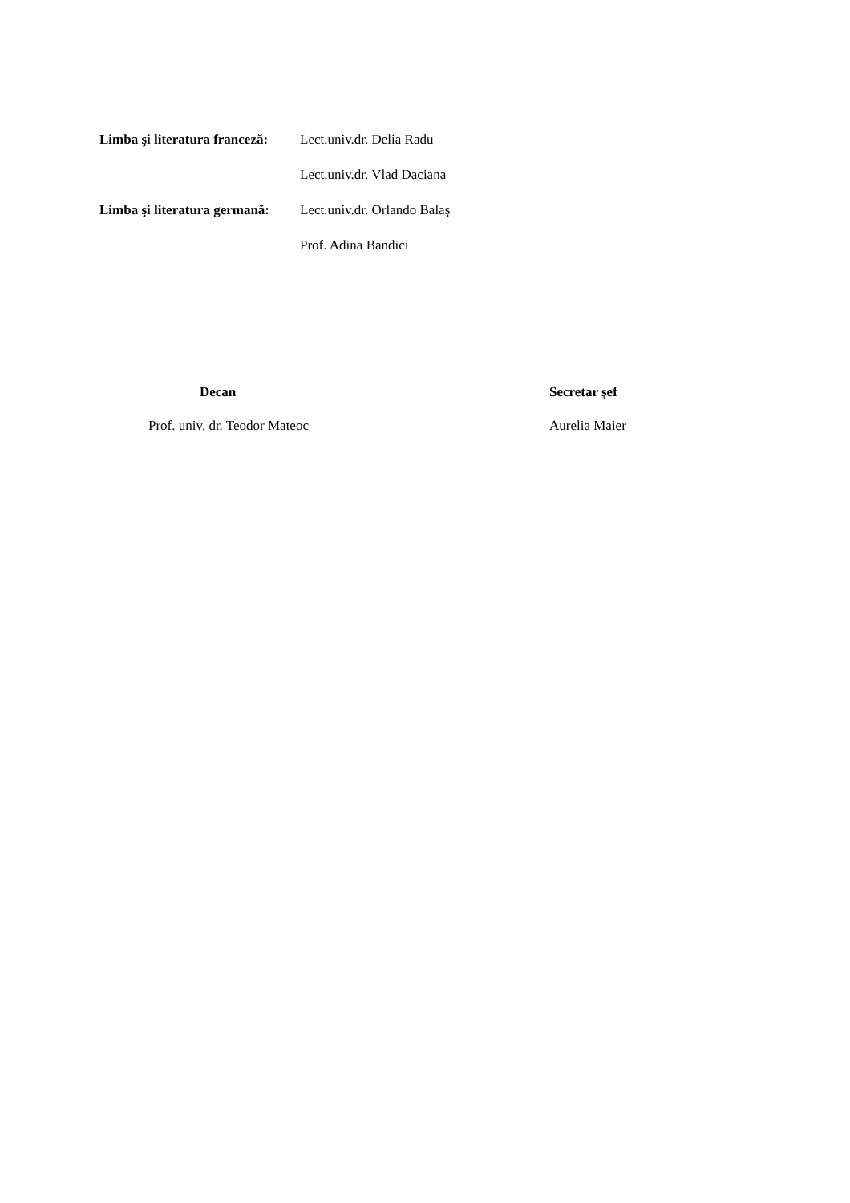Limba şi literatura franceză:
Lect.univ.dr. Delia Radu
Lect.univ.dr. Vlad Daciana
Limba şi literatura germană:
Lect.univ.dr. Orlando Balaş
Prof. Adina Bandici
Decan
Prof. univ. dr. Teodor Mateoc
Secretar şef
Aurelia Maier